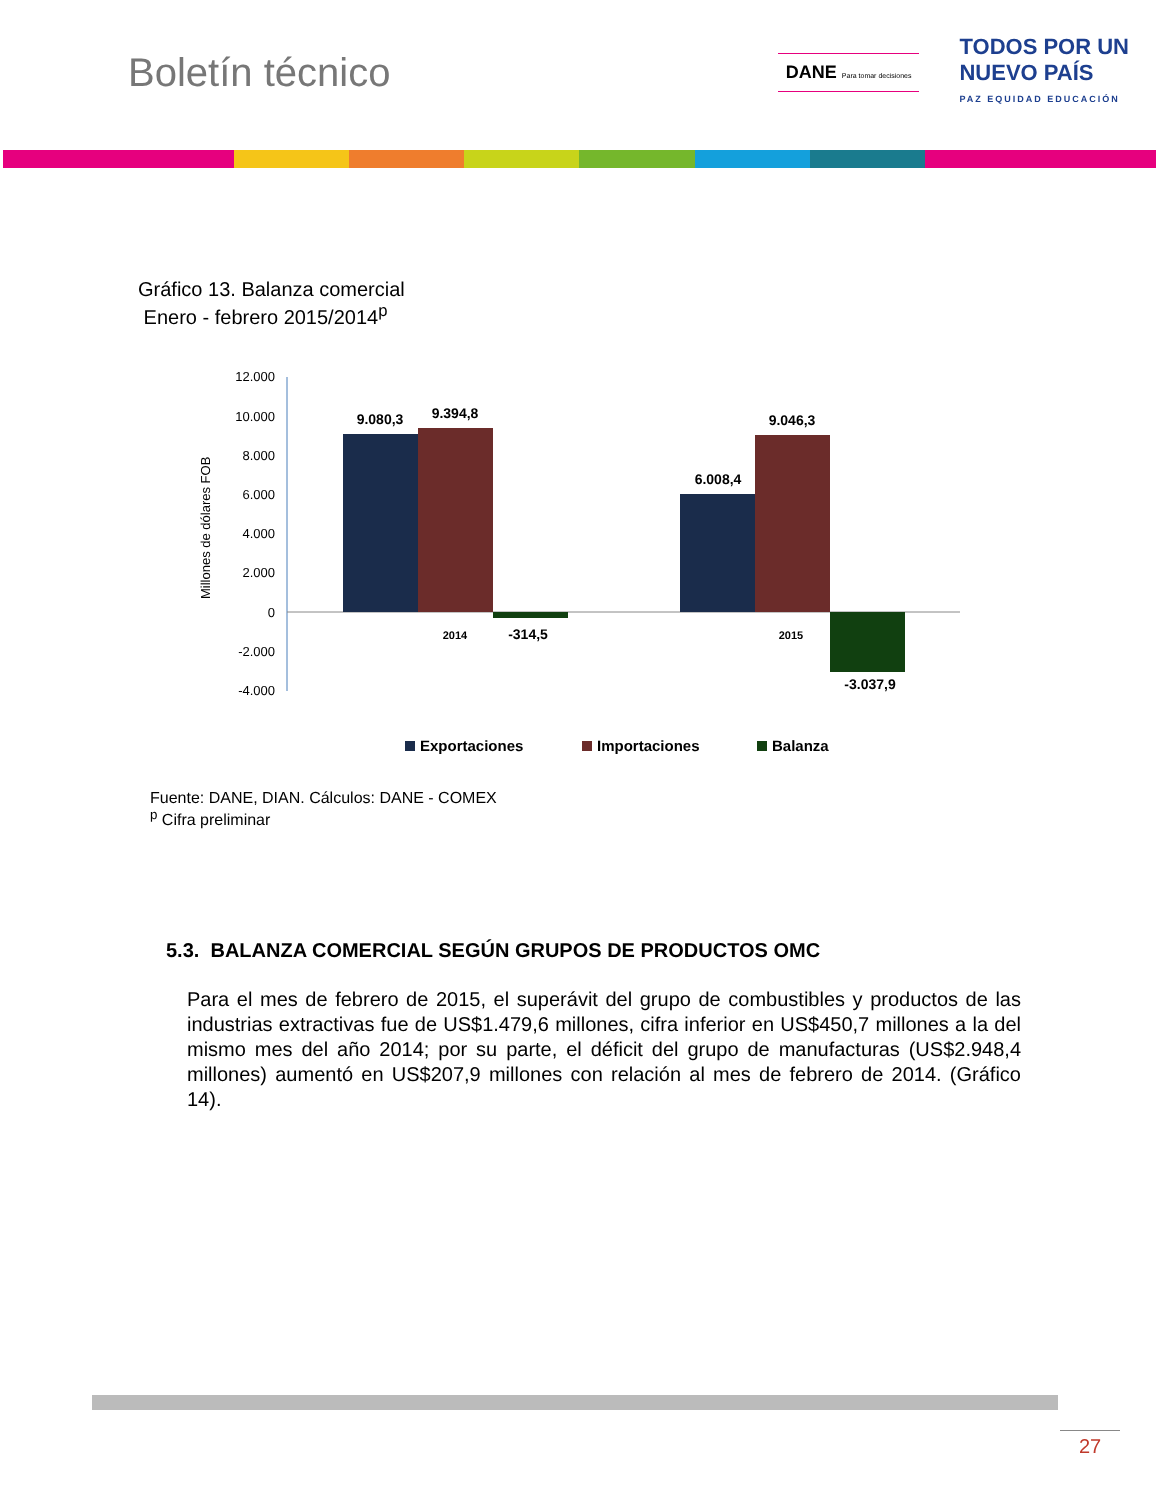Boletín técnico
DANE Para tomar decisiones
TODOS POR UN
NUEVO PAÍS
PAZ EQUIDAD EDUCACIÓN
Gráfico 13. Balanza comercial
Enero - febrero 2015/2014<sup>p</sup>
Millones de dólares FOB
12.000
10.000
8.000
6.000
4.000
2.000
0
-2.000
-4.000
9.080,3
9.394,8
-314,5
6.008,4
9.046,3
-3.037,9
2014
2015
Exportaciones
Importaciones
Balanza
Fuente: DANE, DIAN. Cálculos: DANE - COMEX
<sup>p</sup> Cifra preliminar
5.3. BALANZA COMERCIAL SEGÚN GRUPOS DE PRODUCTOS OMC
Para el mes de febrero de 2015, el superávit del grupo de combustibles y productos de las industrias extractivas fue de US$1.479,6 millones, cifra inferior en US$450,7 millones a la del mismo mes del año 2014; por su parte, el déficit del grupo de manufacturas (US$2.948,4 millones) aumentó en US$207,9 millones con relación al mes de febrero de 2014. (Gráfico 14).
27